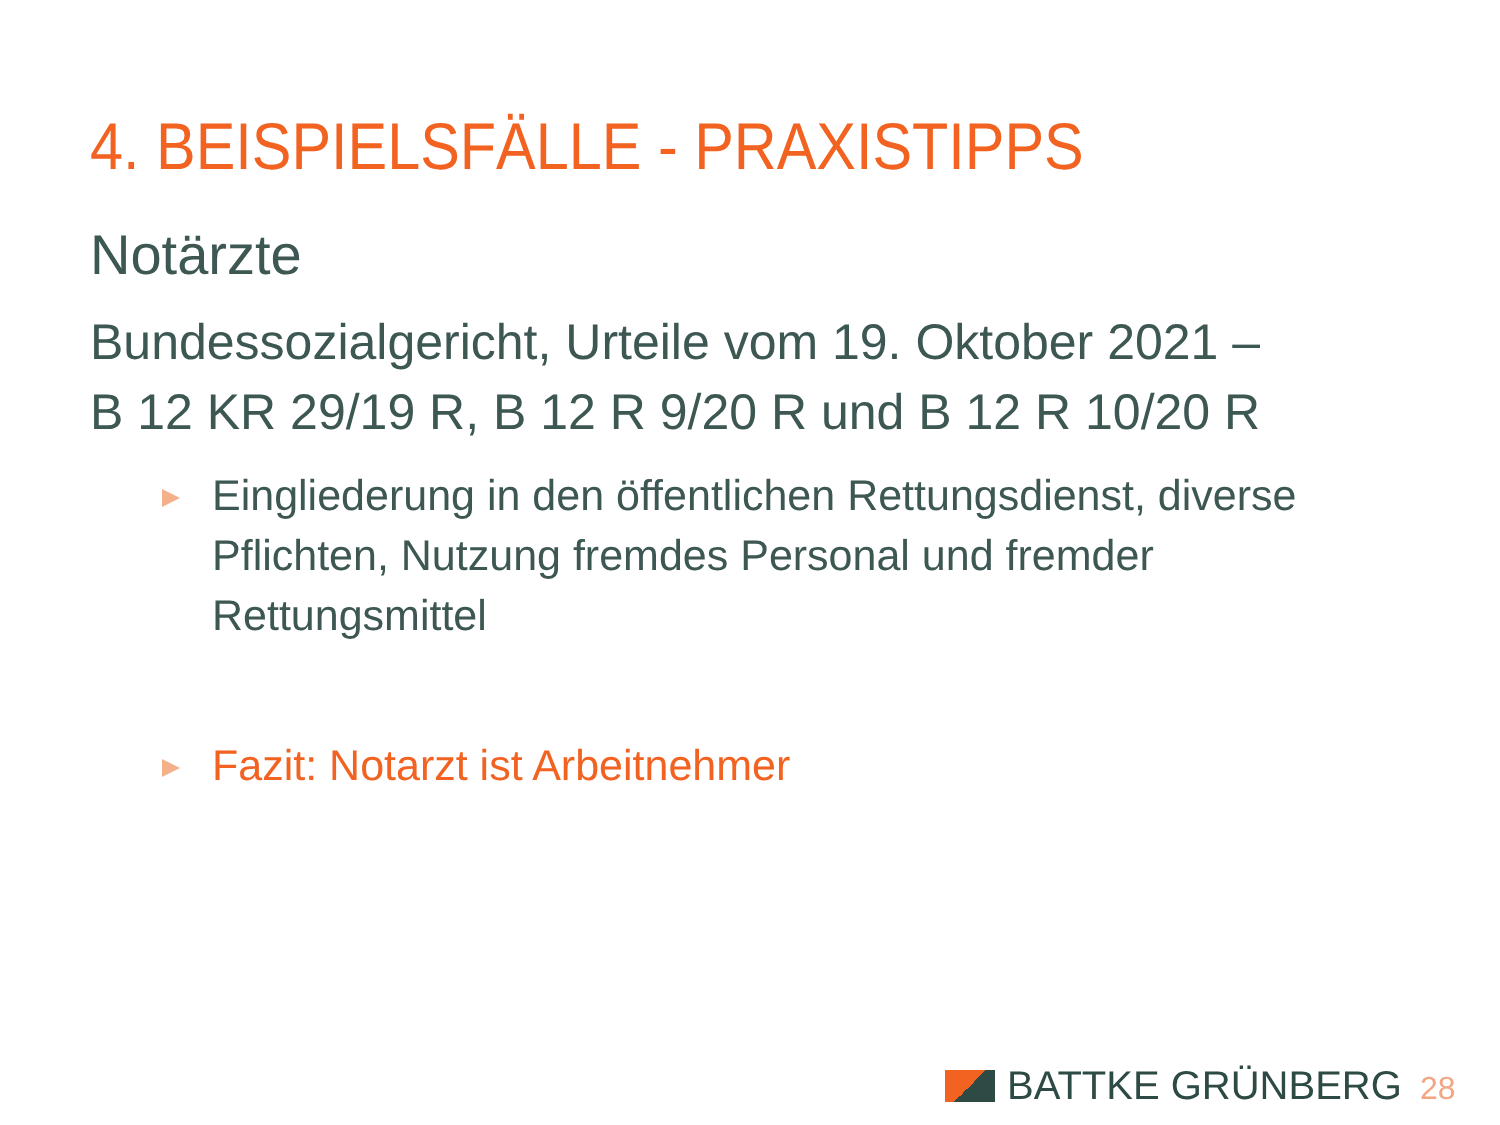4. BEISPIELSFÄLLE - PRAXISTIPPS
Notärzte
Bundessozialgericht, Urteile vom 19. Oktober 2021 –
B 12 KR 29/19 R, B 12 R 9/20 R und B 12 R 10/20 R
Eingliederung in den öffentlichen Rettungsdienst, diverse Pflichten, Nutzung fremdes Personal und fremder Rettungsmittel
Fazit: Notarzt ist Arbeitnehmer
BATTKE GRÜNBERG 28